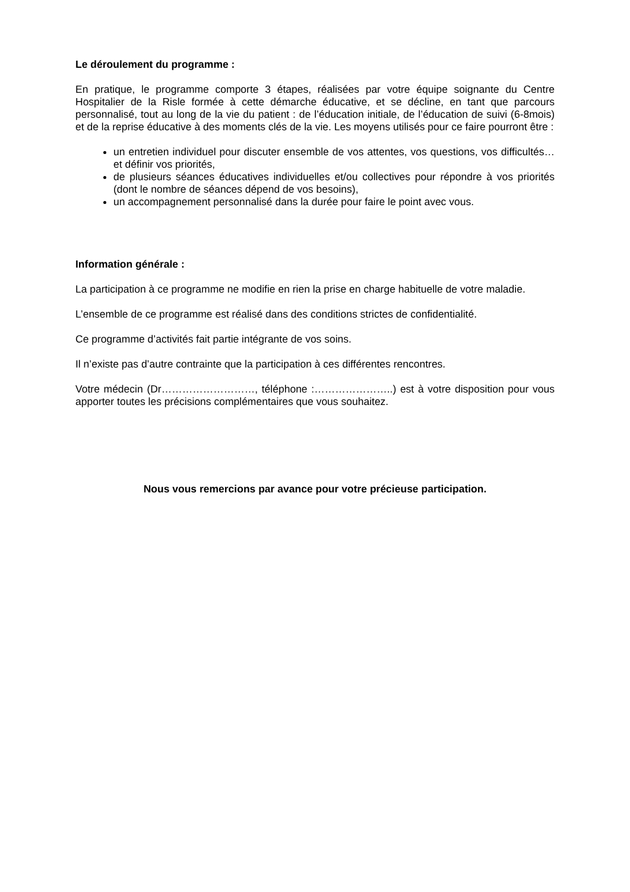Le déroulement du programme :
En pratique, le programme comporte 3 étapes, réalisées par votre équipe soignante du Centre Hospitalier de la Risle formée à cette démarche éducative, et se décline, en tant que parcours personnalisé, tout au long de la vie du patient : de l’éducation initiale, de l’éducation de suivi (6-8mois) et de la reprise éducative à des moments clés de la vie. Les moyens utilisés pour ce faire pourront être :
un entretien individuel pour discuter ensemble de vos attentes, vos questions, vos difficultés…et définir vos priorités,
de plusieurs séances éducatives individuelles et/ou collectives pour répondre à vos priorités (dont le nombre de séances dépend de vos besoins),
un accompagnement personnalisé dans la durée pour faire le point avec vous.
Information générale :
La participation à ce programme ne modifie en rien la prise en charge habituelle de votre maladie.
L’ensemble de ce programme est réalisé dans des conditions strictes de confidentialité.
Ce programme d’activités fait partie intégrante de vos soins.
Il n’existe pas d’autre contrainte que la participation à ces différentes rencontres.
Votre médecin (Dr………………………, téléphone :…………………..) est à votre disposition pour vous apporter toutes les précisions complémentaires que vous souhaitez.
Nous vous remercions par avance pour votre précieuse participation.